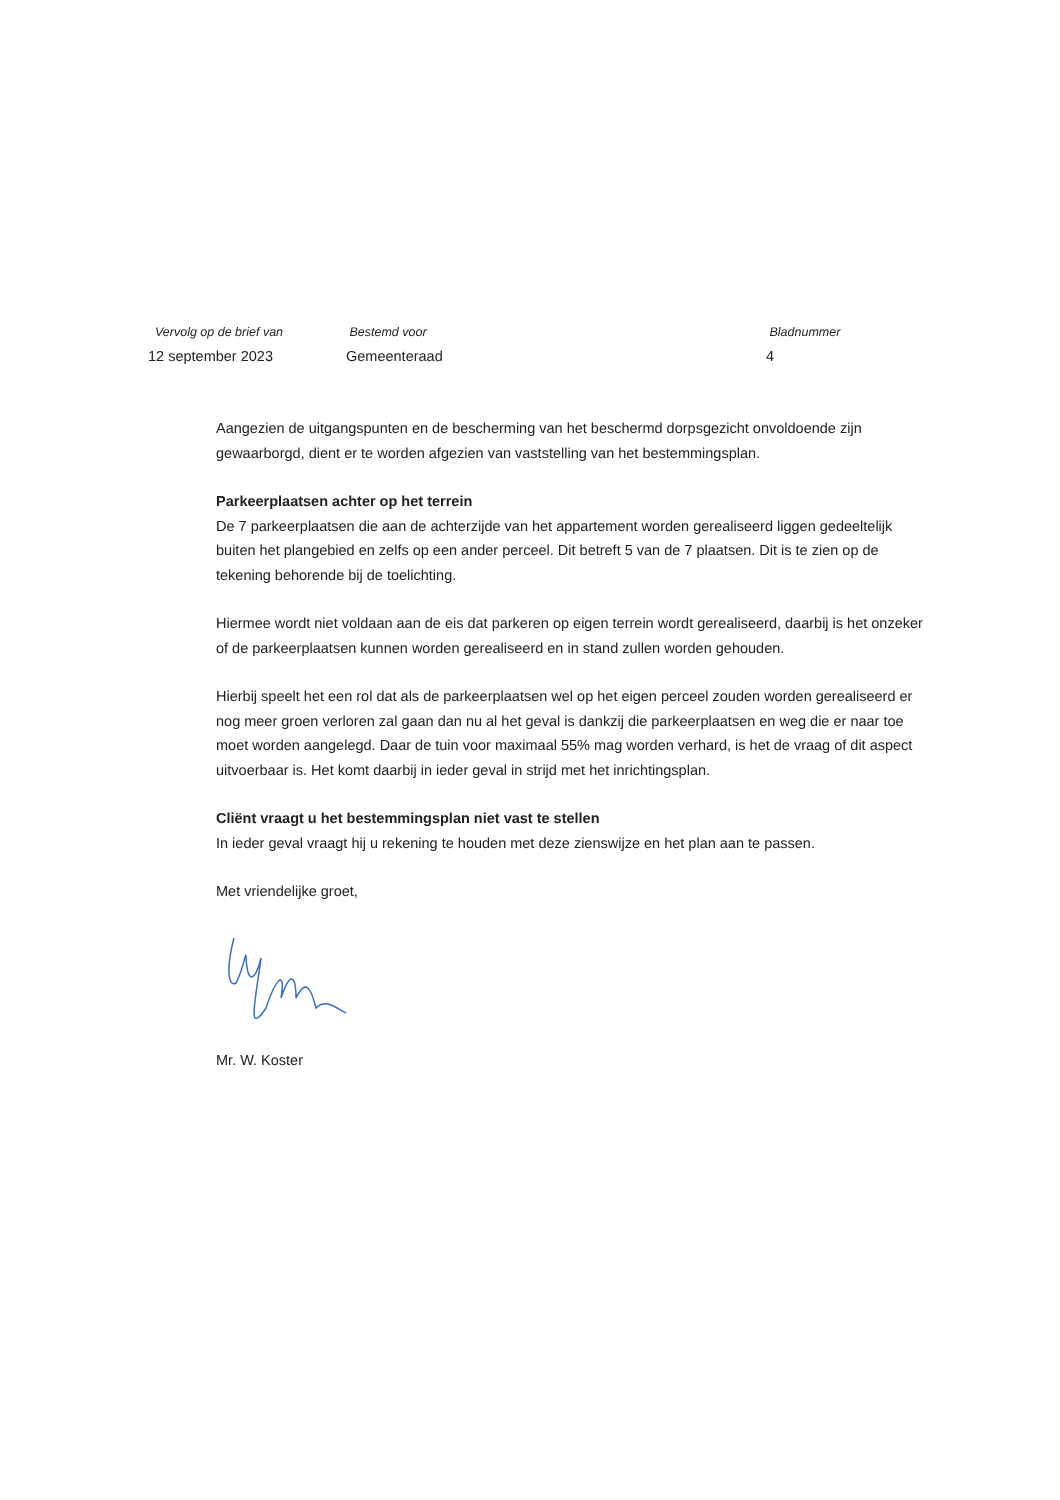Vervolg op de brief van
12 september 2023
Bestemd voor
Gemeenteraad
Bladnummer
4
Aangezien de uitgangspunten en de bescherming van het beschermd dorpsgezicht onvoldoende zijn gewaarborgd, dient er te worden afgezien van vaststelling van het bestemmingsplan.
Parkeerplaatsen achter op het terrein
De 7 parkeerplaatsen die aan de achterzijde van het appartement worden gerealiseerd liggen gedeeltelijk buiten het plangebied en zelfs op een ander perceel. Dit betreft 5 van de 7 plaatsen. Dit is te zien op de tekening behorende bij de toelichting.
Hiermee wordt niet voldaan aan de eis dat parkeren op eigen terrein wordt gerealiseerd, daarbij is het onzeker of de parkeerplaatsen kunnen worden gerealiseerd en in stand zullen worden gehouden.
Hierbij speelt het een rol dat als de parkeerplaatsen wel op het eigen perceel zouden worden gerealiseerd er nog meer groen verloren zal gaan dan nu al het geval is dankzij die parkeerplaatsen en weg die er naar toe moet worden aangelegd. Daar de tuin voor maximaal 55% mag worden verhard, is het de vraag of dit aspect uitvoerbaar is. Het komt daarbij in ieder geval in strijd met het inrichtingsplan.
Cliënt vraagt u het bestemmingsplan niet vast te stellen
In ieder geval vraagt hij u rekening te houden met deze zienswijze en het plan aan te passen.
Met vriendelijke groet,
Mr. W. Koster